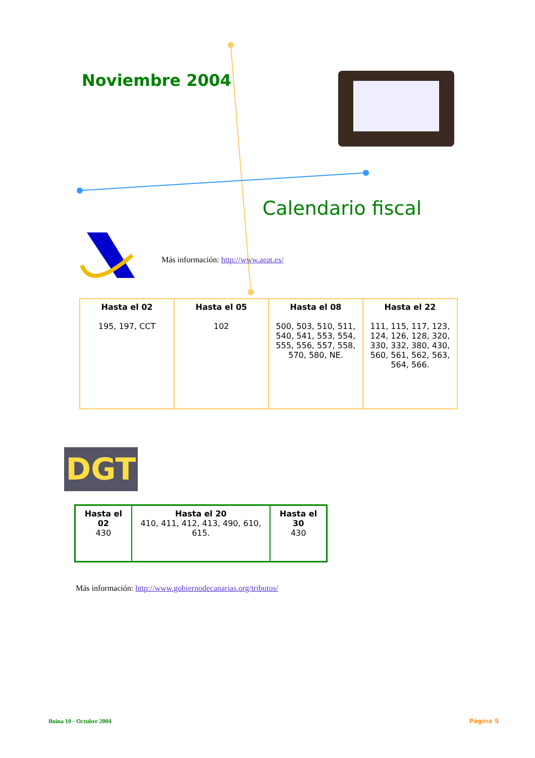Noviembre 2004
Calendario fiscal
Más información: http://www.aeat.es/
| Hasta el 02 195, 197, CCT | Hasta el 05 102 | Hasta el 08 500, 503, 510, 511, 540, 541, 553, 554, 555, 556, 557, 558, 570, 580, NE. | Hasta el 22 111, 115, 117, 123, 124, 126, 128, 320, 330, 332, 380, 430, 560, 561, 562, 563, 564, 566. |
DGT
| Hasta el 02 430 | Hasta el 20 410, 411, 412, 413, 490, 610, 615. | Hasta el 30 430 |
Más información: http://www.gobiernodecanarias.org/tributos/
Boina 10 - Octubre 2004 Página 9